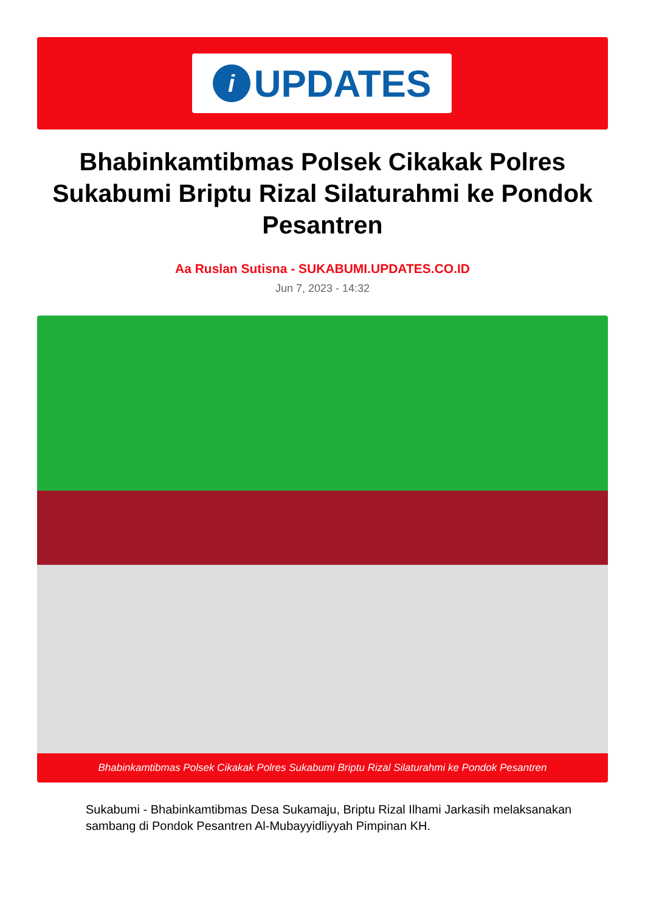i
UPDATES
Bhabinkamtibmas Polsek Cikakak Polres Sukabumi Briptu Rizal Silaturahmi ke Pondok Pesantren
Aa Ruslan Sutisna - SUKABUMI.UPDATES.CO.ID
Jun 7, 2023 - 14:32
Bhabinkamtibmas Polsek Cikakak Polres Sukabumi Briptu Rizal Silaturahmi ke Pondok Pesantren
Sukabumi - Bhabinkamtibmas Desa Sukamaju, Briptu Rizal Ilhami Jarkasih melaksanakan sambang di Pondok Pesantren Al-Mubayyidliyyah Pimpinan KH.